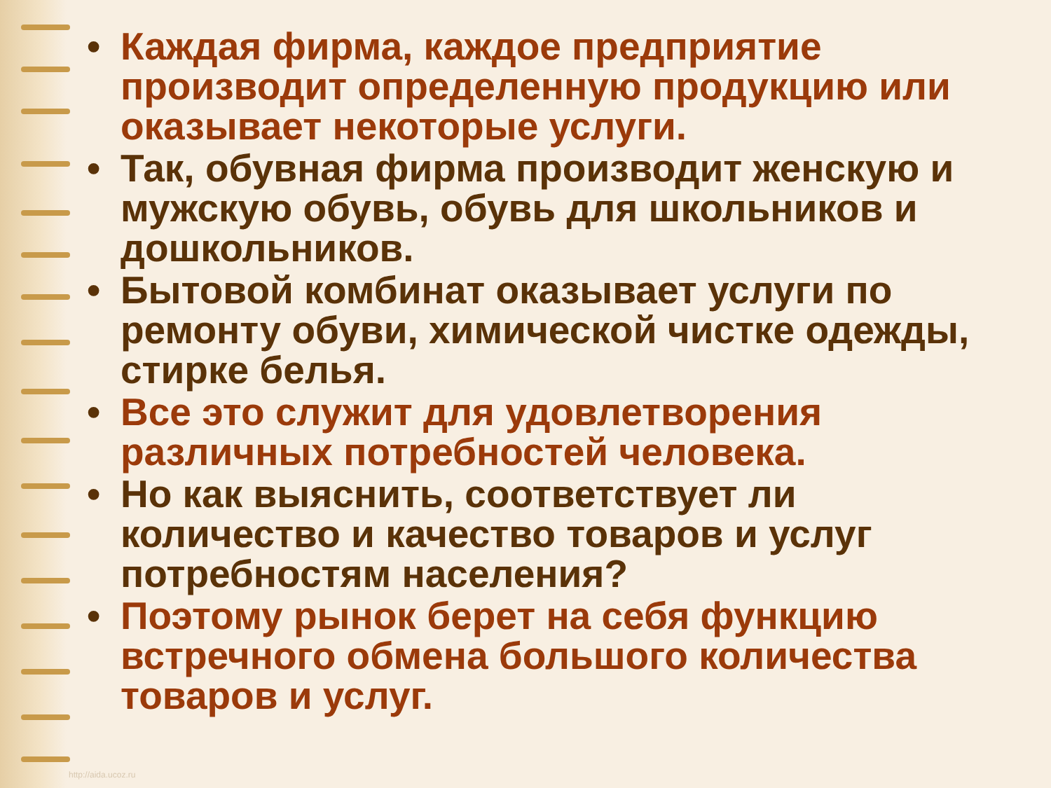• Каждая фирма, каждое предприятие производит определенную продукцию или оказывает некоторые услуги.
• Так, обувная фирма производит женскую и мужскую обувь, обувь для школьников и дошкольников.
• Бытовой комбинат оказывает услуги по ремонту обуви, химической чистке одежды, стирке белья.
• Все это служит для удовлетворения различных потребностей человека.
• Но как выяснить, соответствует ли количество и качество товаров и услуг потребностям населения?
• Поэтому рынок берет на себя функцию встречного обмена большого количества товаров и услуг.
http://aida.ucoz.ru